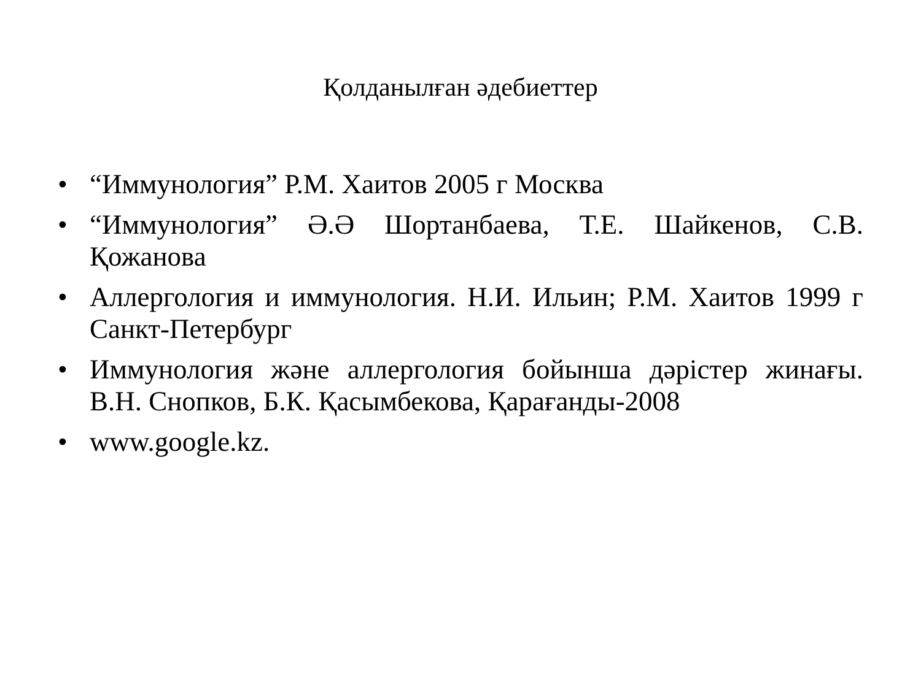Қолданылған әдебиеттер
• “Иммунология” Р.М. Хаитов 2005 г Москва
• “Иммунология” Ә.Ә Шортанбаева, Т.Е. Шайкенов, С.В. Қожанова
• Аллергология и иммунология. Н.И. Ильин; Р.М. Хаитов 1999 г Санкт-Петербург
• Иммунология және аллергология бойынша дәрістер жинағы. В.Н. Снопков, Б.К. Қасымбекова, Қарағанды-2008
• www.google.kz.